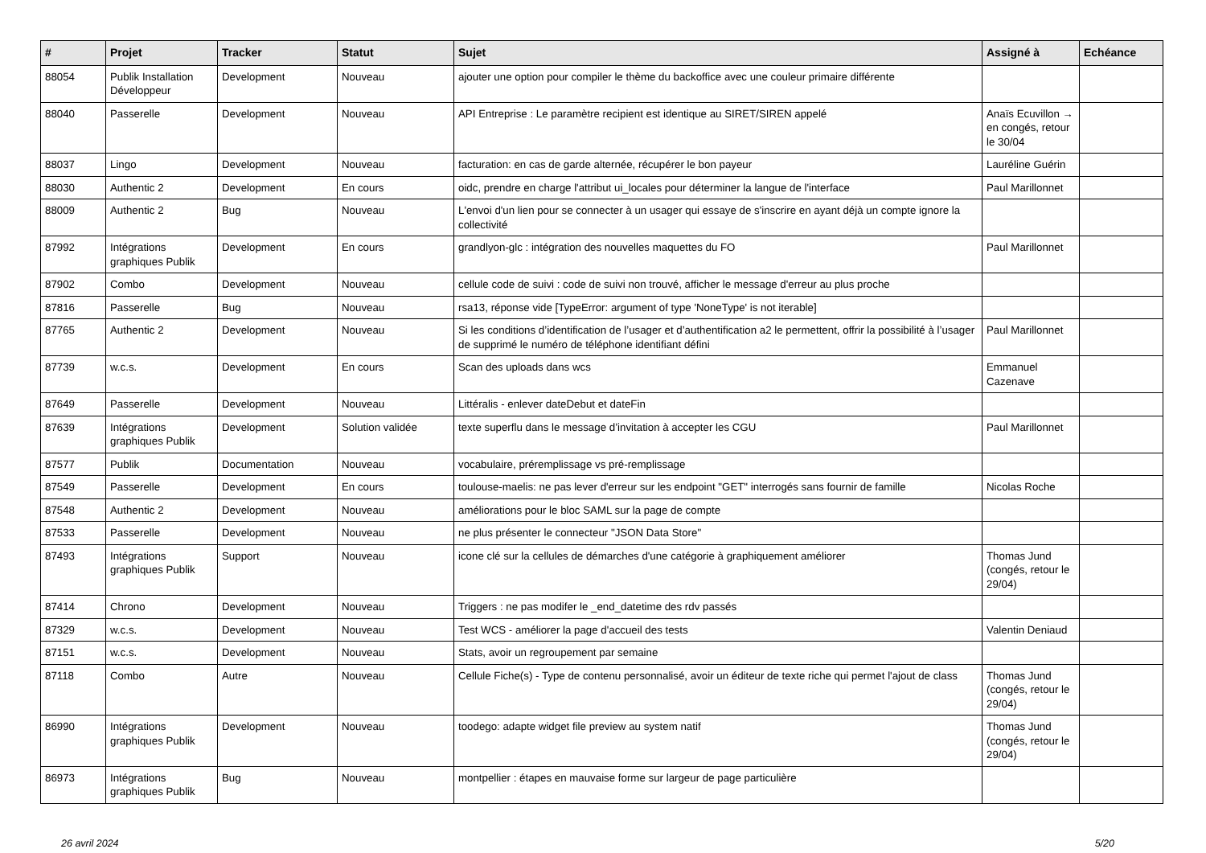| # | Projet | Tracker | Statut | Sujet | Assigné à | Echéance |
| --- | --- | --- | --- | --- | --- | --- |
| 88054 | Publik Installation Développeur | Development | Nouveau | ajouter une option pour compiler le thème du backoffice avec une couleur primaire différente | | |
| 88040 | Passerelle | Development | Nouveau | API Entreprise : Le paramètre recipient est identique au SIRET/SIREN appelé | Anaïs Ecuvillon → en congés, retour le 30/04 | |
| 88037 | Lingo | Development | Nouveau | facturation: en cas de garde alternée, récupérer le bon payeur | Lauréline Guérin | |
| 88030 | Authentic 2 | Development | En cours | oidc, prendre en charge l'attribut ui_locales pour déterminer la langue de l'interface | Paul Marillonnet | |
| 88009 | Authentic 2 | Bug | Nouveau | L'envoi d'un lien pour se connecter à un usager qui essaye de s'inscrire en ayant déjà un compte ignore la collectivité | | |
| 87992 | Intégrations graphiques Publik | Development | En cours | grandlyon-glc : intégration des nouvelles maquettes du FO | Paul Marillonnet | |
| 87902 | Combo | Development | Nouveau | cellule code de suivi : code de suivi non trouvé, afficher le message d'erreur au plus proche | | |
| 87816 | Passerelle | Bug | Nouveau | rsa13, réponse vide [TypeError: argument of type 'NoneType' is not iterable] | | |
| 87765 | Authentic 2 | Development | Nouveau | Si les conditions d’identification de l’usager et d’authentification a2 le permettent, offrir la possibilité à l’usager de supprimé le numéro de téléphone identifiant défini | Paul Marillonnet | |
| 87739 | w.c.s. | Development | En cours | Scan des uploads dans wcs | Emmanuel Cazenave | |
| 87649 | Passerelle | Development | Nouveau | Littéralis - enlever dateDebut et dateFin | | |
| 87639 | Intégrations graphiques Publik | Development | Solution validée | texte superflu dans le message d’invitation à accepter les CGU | Paul Marillonnet | |
| 87577 | Publik | Documentation | Nouveau | vocabulaire, préremplissage vs pré-remplissage | | |
| 87549 | Passerelle | Development | En cours | toulouse-maelis: ne pas lever d'erreur sur les endpoint "GET" interrogés sans fournir de famille | Nicolas Roche | |
| 87548 | Authentic 2 | Development | Nouveau | améliorations pour le bloc SAML sur la page de compte | | |
| 87533 | Passerelle | Development | Nouveau | ne plus présenter le connecteur "JSON Data Store" | | |
| 87493 | Intégrations graphiques Publik | Support | Nouveau | icone clé sur la cellules de démarches d'une catégorie à graphiquement améliorer | Thomas Jund (congés, retour le 29/04) | |
| 87414 | Chrono | Development | Nouveau | Triggers : ne pas modifer le _end_datetime des rdv passés | | |
| 87329 | w.c.s. | Development | Nouveau | Test WCS - améliorer la page d'accueil des tests | Valentin Deniaud | |
| 87151 | w.c.s. | Development | Nouveau | Stats, avoir un regroupement par semaine | | |
| 87118 | Combo | Autre | Nouveau | Cellule Fiche(s) - Type de contenu personnalisé, avoir un éditeur de texte riche qui permet l'ajout de class | Thomas Jund (congés, retour le 29/04) | |
| 86990 | Intégrations graphiques Publik | Development | Nouveau | toodego: adapte widget file preview au system natif | Thomas Jund (congés, retour le 29/04) | |
| 86973 | Intégrations graphiques Publik | Bug | Nouveau | montpellier : étapes en mauvaise forme sur largeur de page particulière | | |
26 avril 2024 5/20